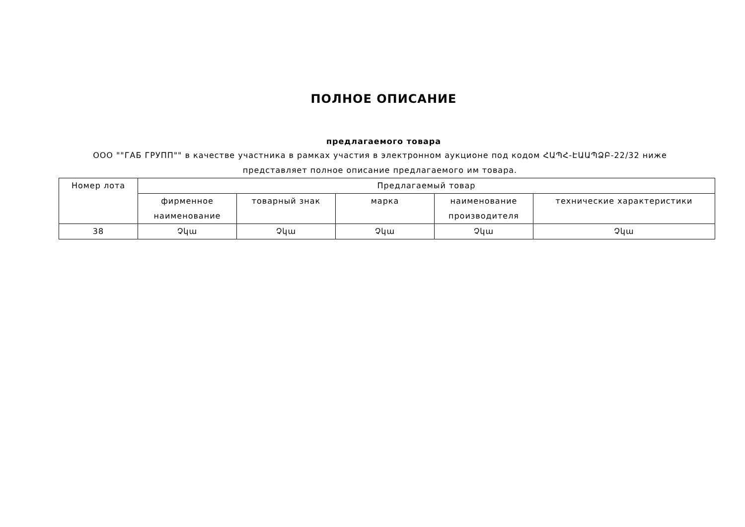ПОЛНОЕ ОПИСАНИЕ
предлагаемого товара
ООО ""ГАБ ГРУПП"" в качестве участника в рамках участия в электронном аукционе под кодом ՀԱՊՀ-ԷԱԱՊՁԲ-22/32 ниже представляет полное описание предлагаемого им товара.
| Номер лота | Предлагаемый товар | | | | |
| --- | --- | --- | --- | --- | --- |
| | фирменное наименование | товарный знак | марка | наименование производителя | технические характеристики |
| 38 | Չկա | Չկա | Չկա | Չկա | Չկա |